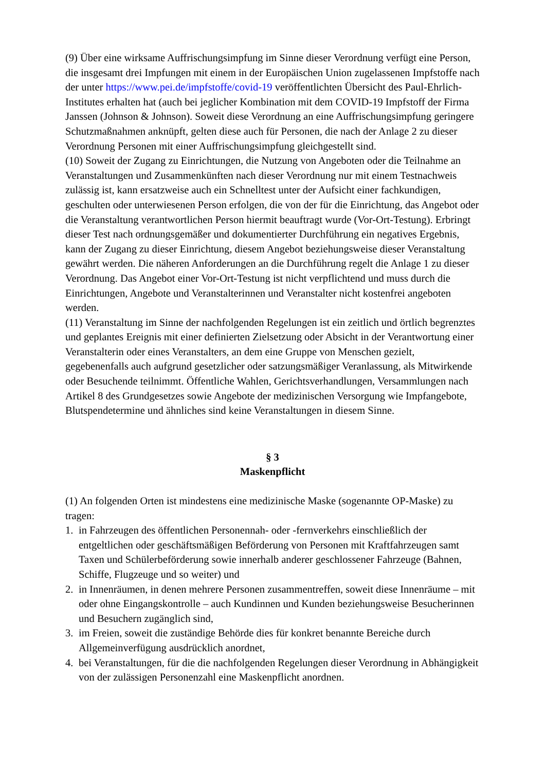(9) Über eine wirksame Auffrischungsimpfung im Sinne dieser Verordnung verfügt eine Person, die insgesamt drei Impfungen mit einem in der Europäischen Union zugelassenen Impfstoffe nach der unter https://www.pei.de/impfstoffe/covid-19 veröffentlichten Übersicht des Paul-Ehrlich-Institutes erhalten hat (auch bei jeglicher Kombination mit dem COVID-19 Impfstoff der Firma Janssen (Johnson & Johnson). Soweit diese Verordnung an eine Auffrischungsimpfung geringere Schutzmaßnahmen anknüpft, gelten diese auch für Personen, die nach der Anlage 2 zu dieser Verordnung Personen mit einer Auffrischungsimpfung gleichgestellt sind.
(10) Soweit der Zugang zu Einrichtungen, die Nutzung von Angeboten oder die Teilnahme an Veranstaltungen und Zusammenkünften nach dieser Verordnung nur mit einem Testnachweis zulässig ist, kann ersatzweise auch ein Schnelltest unter der Aufsicht einer fachkundigen, geschulten oder unterwiesenen Person erfolgen, die von der für die Einrichtung, das Angebot oder die Veranstaltung verantwortlichen Person hiermit beauftragt wurde (Vor-Ort-Testung). Erbringt dieser Test nach ordnungsgemäßer und dokumentierter Durchführung ein negatives Ergebnis, kann der Zugang zu dieser Einrichtung, diesem Angebot beziehungsweise dieser Veranstaltung gewährt werden. Die näheren Anforderungen an die Durchführung regelt die Anlage 1 zu dieser Verordnung. Das Angebot einer Vor-Ort-Testung ist nicht verpflichtend und muss durch die Einrichtungen, Angebote und Veranstalterinnen und Veranstalter nicht kostenfrei angeboten werden.
(11) Veranstaltung im Sinne der nachfolgenden Regelungen ist ein zeitlich und örtlich begrenztes und geplantes Ereignis mit einer definierten Zielsetzung oder Absicht in der Verantwortung einer Veranstalterin oder eines Veranstalters, an dem eine Gruppe von Menschen gezielt, gegebenenfalls auch aufgrund gesetzlicher oder satzungsmäßiger Veranlassung, als Mitwirkende oder Besuchende teilnimmt. Öffentliche Wahlen, Gerichtsverhandlungen, Versammlungen nach Artikel 8 des Grundgesetzes sowie Angebote der medizinischen Versorgung wie Impfangebote, Blutspendetermine und ähnliches sind keine Veranstaltungen in diesem Sinne.
§ 3
Maskenpflicht
(1) An folgenden Orten ist mindestens eine medizinische Maske (sogenannte OP-Maske) zu tragen:
1. in Fahrzeugen des öffentlichen Personennah- oder -fernverkehrs einschließlich der entgeltlichen oder geschäftsmäßigen Beförderung von Personen mit Kraftfahrzeugen samt Taxen und Schülerbeförderung sowie innerhalb anderer geschlossener Fahrzeuge (Bahnen, Schiffe, Flugzeuge und so weiter) und
2. in Innenräumen, in denen mehrere Personen zusammentreffen, soweit diese Innenräume – mit oder ohne Eingangskontrolle – auch Kundinnen und Kunden beziehungsweise Besucherinnen und Besuchern zugänglich sind,
3. im Freien, soweit die zuständige Behörde dies für konkret benannte Bereiche durch Allgemeinverfügung ausdrücklich anordnet,
4. bei Veranstaltungen, für die die nachfolgenden Regelungen dieser Verordnung in Abhängigkeit von der zulässigen Personenzahl eine Maskenpflicht anordnen.